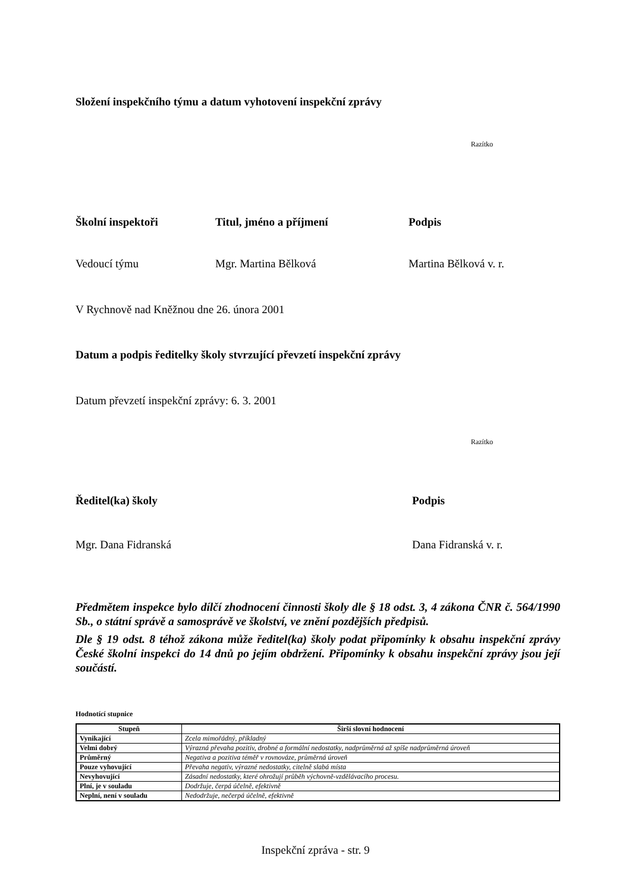Složení inspekčního týmu a datum vyhotovení inspekční zprávy
Razítko
Školní inspektoři Titul, jméno a příjmení Podpis
Vedoucí týmu Mgr. Martina Bělková Martina Bělková v. r.
V Rychnově nad Kněžnou dne 26. února 2001
Datum a podpis ředitelky školy stvrzující převzetí inspekční zprávy
Datum převzetí inspekční zprávy: 6. 3. 2001
Razítko
Ředitel(ka) školy Podpis
Mgr. Dana Fidranská Dana Fidranská v. r.
Předmětem inspekce bylo dílčí zhodnocení činnosti školy dle § 18 odst. 3, 4 zákona ČNR č. 564/1990 Sb., o státní správě a samosprávě ve školství, ve znění pozdějších předpisů.
Dle § 19 odst. 8 téhož zákona může ředitel(ka) školy podat připomínky k obsahu inspekční zprávy České školní inspekci do 14 dnů po jejím obdržení. Připomínky k obsahu inspekční zprávy jsou její součástí.
Hodnotící stupnice
| Stupeň | Širší slovní hodnocení |
| --- | --- |
| Vynikající | Zcela mimořádný, příkladný |
| Velmi dobrý | Výrazná převaha pozitiv, drobné a formální nedostatky, nadprůměrná až spíše nadprůměrná úroveň |
| Průměrný | Negativa a pozitiva téměř v rovnováze, průměrná úroveň |
| Pouze vyhovující | Převaha negativ, výrazné nedostatky, citelně slabá místa |
| Nevyhovující | Zásadní nedostatky, které ohrožují průběh výchovně-vzdělávacího procesu. |
| Plní, je v souladu | Dodržuje, čerpá účelně, efektivně |
| Neplní, není v souladu | Nedodržuje, nečerpá účelně, efektivně |
Inspekční zpráva - str. 9